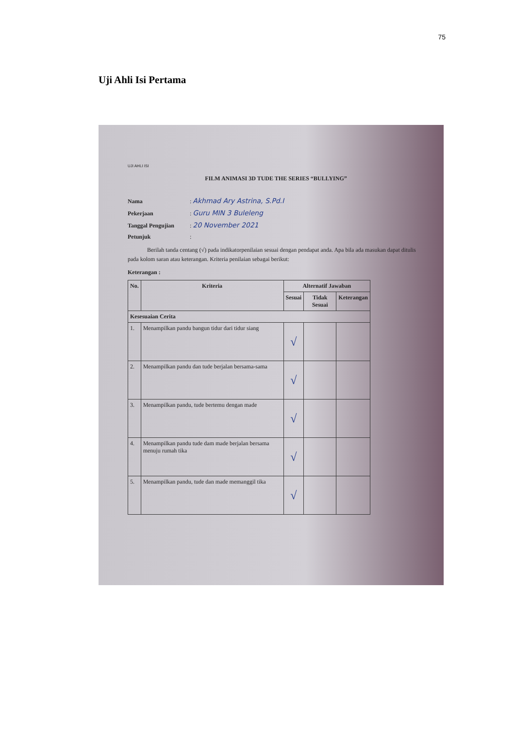75
Uji Ahli Isi Pertama
UJI AHLI ISI
FILM ANIMASI 3D TUDE THE SERIES “BULLYING”
Nama : Akhmad Ary Astrina, S.Pd.I
Pekerjaan : Guru MIN 3 Buleleng
Tanggal Pengujian : 20 November 2021
Petunjuk :
Berilah tanda centang (√) pada indikatorpenilaian sesuai dengan pendapat anda. Apa bila ada masukan dapat ditulis pada kolom saran atau keterangan. Kriteria penilaian sebagai berikut:
Keterangan :
| No. | Kriteria | Alternatif Jawaban | | |
| --- | --- | --- | --- | --- |
| | | Sesuai | Tidak Sesuai | Keterangan |
| Kesesuaian Cerita | | | | |
| 1. | Menampilkan pandu bangun tidur dari tidur siang | √ | | |
| 2. | Menampilkan pandu dan tude berjalan bersama-sama | √ | | |
| 3. | Menampilkan pandu, tude bertemu dengan made | √ | | |
| 4. | Menampilkan pandu tude dam made berjalan bersama menuju rumah tika | √ | | |
| 5. | Menampilkan pandu, tude dan made memanggil tika | √ | | |